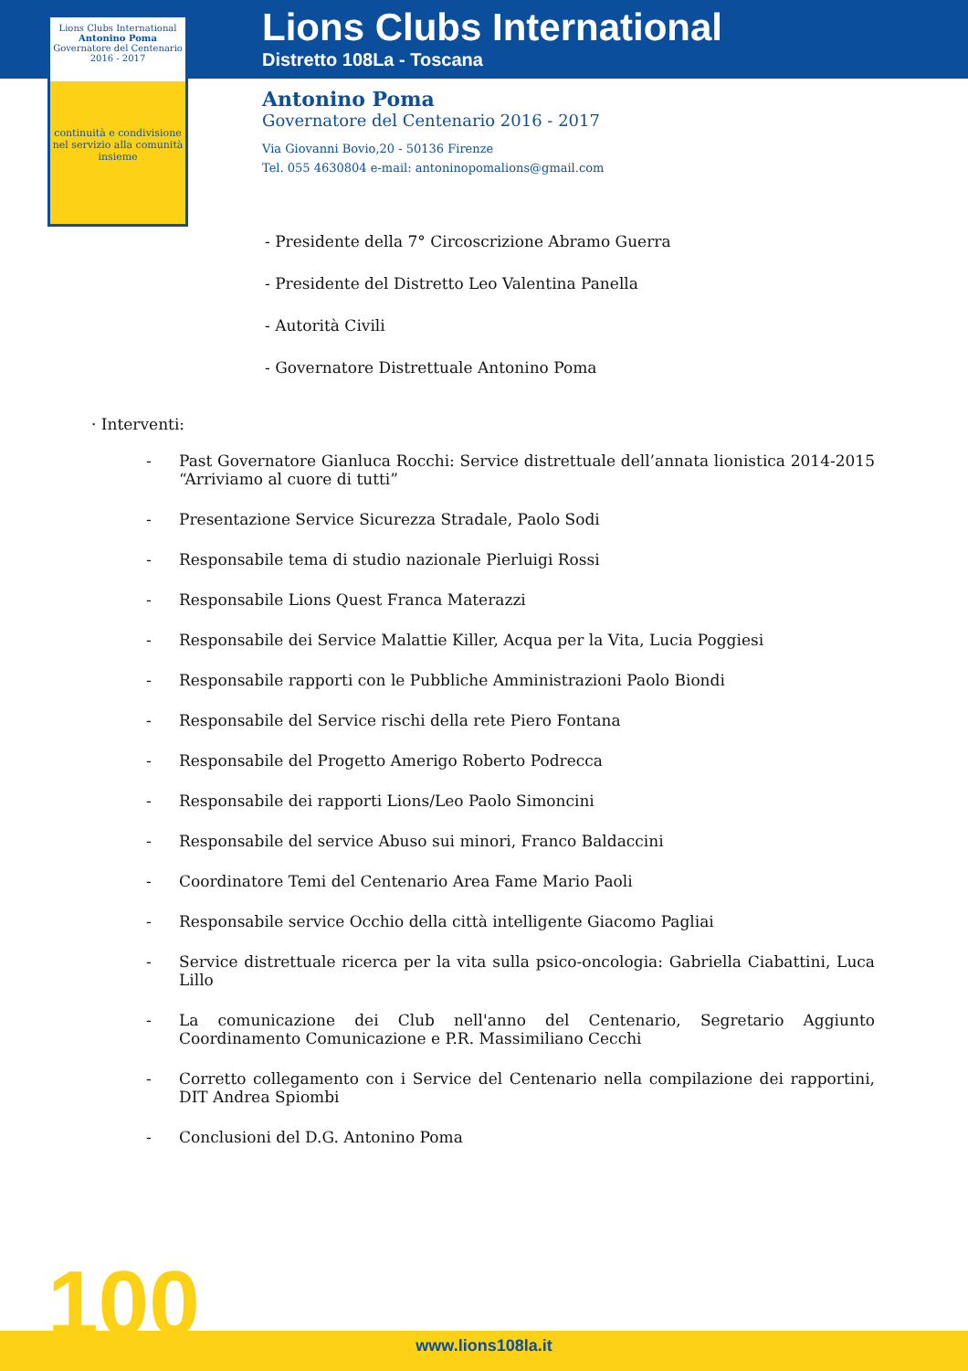Lions Clubs International
Antonino Poma
Governatore del Centenario 2016 - 2017
continuità e condivisione nel servizio alla comunità
insieme
Lions Clubs International
Distretto 108La - Toscana
Antonino Poma
Governatore del Centenario 2016 - 2017
Via Giovanni Bovio,20 - 50136 Firenze
Tel. 055 4630804 e-mail: antoninopomalions@gmail.com
- Presidente della 7° Circoscrizione Abramo Guerra
- Presidente del Distretto Leo Valentina Panella
- Autorità Civili
- Governatore Distrettuale Antonino Poma
· Interventi:
- Past Governatore Gianluca Rocchi: Service distrettuale dell’annata lionistica 2014-2015 “Arriviamo al cuore di tutti”
- Presentazione Service Sicurezza Stradale, Paolo Sodi
- Responsabile tema di studio nazionale Pierluigi Rossi
- Responsabile Lions Quest Franca Materazzi
- Responsabile dei Service Malattie Killer, Acqua per la Vita, Lucia Poggiesi
- Responsabile rapporti con le Pubbliche Amministrazioni Paolo Biondi
- Responsabile del Service rischi della rete Piero Fontana
- Responsabile del Progetto Amerigo Roberto Podrecca
- Responsabile dei rapporti Lions/Leo Paolo Simoncini
- Responsabile del service Abuso sui minori, Franco Baldaccini
- Coordinatore Temi del Centenario Area Fame Mario Paoli
- Responsabile service Occhio della città intelligente Giacomo Pagliai
- Service distrettuale ricerca per la vita sulla psico-oncologia: Gabriella Ciabattini, Luca Lillo
- La comunicazione dei Club nell'anno del Centenario, Segretario Aggiunto Coordinamento Comunicazione e P.R. Massimiliano Cecchi
- Corretto collegamento con i Service del Centenario nella compilazione dei rapportini, DIT Andrea Spiombi
- Conclusioni del D.G. Antonino Poma
100
www.lions108la.it